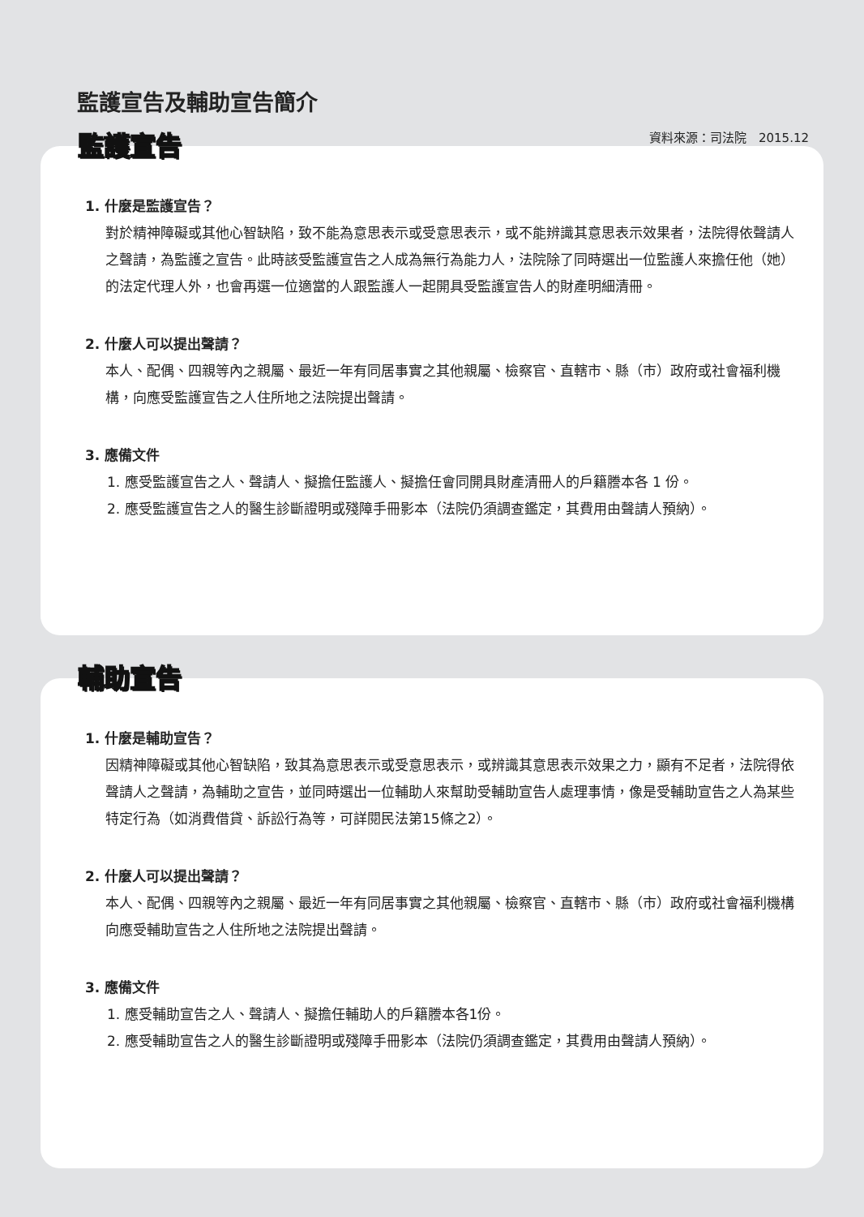監護宣告及輔助宣告簡介
資料來源：司法院　2015.12
監護宣告
1. 什麼是監護宣告？
對於精神障礙或其他心智缺陷，致不能為意思表示或受意思表示，或不能辨識其意思表示效果者，法院得依聲請人之聲請，為監護之宣告。此時該受監護宣告之人成為無行為能力人，法院除了同時選出一位監護人來擔任他（她）的法定代理人外，也會再選一位適當的人跟監護人一起開具受監護宣告人的財產明細清冊。
2. 什麼人可以提出聲請？
本人、配偶、四親等內之親屬、最近一年有同居事實之其他親屬、檢察官、直轄市、縣（市）政府或社會福利機構，向應受監護宣告之人住所地之法院提出聲請。
3. 應備文件
1. 應受監護宣告之人、聲請人、擬擔任監護人、擬擔任會同開具財產清冊人的戶籍謄本各 1 份。
2. 應受監護宣告之人的醫生診斷證明或殘障手冊影本（法院仍須調查鑑定，其費用由聲請人預納）。
輔助宣告
1. 什麼是輔助宣告？
因精神障礙或其他心智缺陷，致其為意思表示或受意思表示，或辨識其意思表示效果之力，顯有不足者，法院得依聲請人之聲請，為輔助之宣告，並同時選出一位輔助人來幫助受輔助宣告人處理事情，像是受輔助宣告之人為某些特定行為（如消費借貸、訴訟行為等，可詳閱民法第15條之2）。
2. 什麼人可以提出聲請？
本人、配偶、四親等內之親屬、最近一年有同居事實之其他親屬、檢察官、直轄市、縣（市）政府或社會福利機構向應受輔助宣告之人住所地之法院提出聲請。
3. 應備文件
1. 應受輔助宣告之人、聲請人、擬擔任輔助人的戶籍謄本各1份。
2. 應受輔助宣告之人的醫生診斷證明或殘障手冊影本（法院仍須調查鑑定，其費用由聲請人預納）。